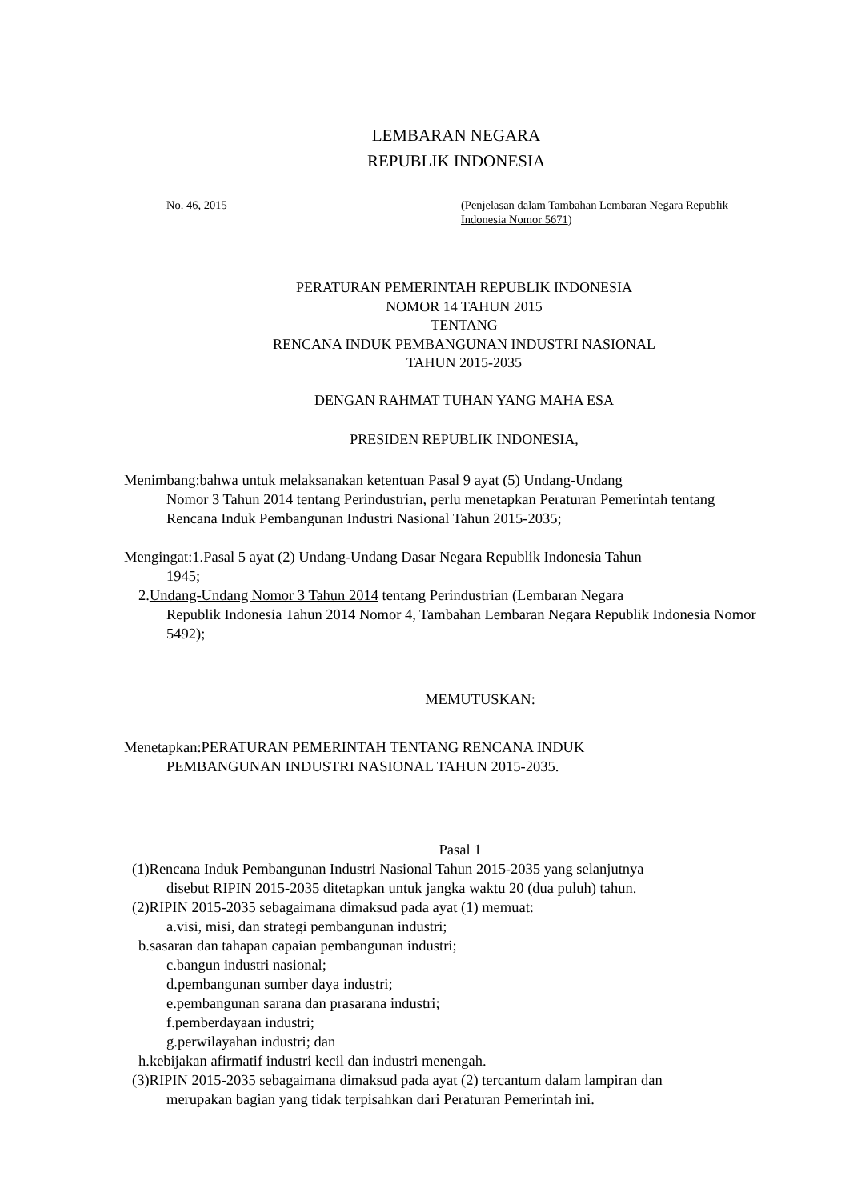LEMBARAN NEGARA
REPUBLIK INDONESIA
No. 46, 2015 (Penjelasan dalam Tambahan Lembaran Negara Republik Indonesia Nomor 5671)
PERATURAN PEMERINTAH REPUBLIK INDONESIA
NOMOR 14 TAHUN 2015
TENTANG
RENCANA INDUK PEMBANGUNAN INDUSTRI NASIONAL
TAHUN 2015-2035
DENGAN RAHMAT TUHAN YANG MAHA ESA
PRESIDEN REPUBLIK INDONESIA,
Menimbang:bahwa untuk melaksanakan ketentuan Pasal 9 ayat (5) Undang-Undang
Nomor 3 Tahun 2014 tentang Perindustrian, perlu menetapkan Peraturan Pemerintah tentang Rencana Induk Pembangunan Industri Nasional Tahun 2015-2035;
Mengingat:1.Pasal 5 ayat (2) Undang-Undang Dasar Negara Republik Indonesia Tahun
1945;
2.Undang-Undang Nomor 3 Tahun 2014 tentang Perindustrian (Lembaran Negara
Republik Indonesia Tahun 2014 Nomor 4, Tambahan Lembaran Negara Republik Indonesia Nomor 5492);
MEMUTUSKAN:
Menetapkan:PERATURAN PEMERINTAH TENTANG RENCANA INDUK
PEMBANGUNAN INDUSTRI NASIONAL TAHUN 2015-2035.
Pasal 1
(1)Rencana Induk Pembangunan Industri Nasional Tahun 2015-2035 yang selanjutnya
disebut RIPIN 2015-2035 ditetapkan untuk jangka waktu 20 (dua puluh) tahun.
(2)RIPIN 2015-2035 sebagaimana dimaksud pada ayat (1) memuat:
a.visi, misi, dan strategi pembangunan industri;
b.sasaran dan tahapan capaian pembangunan industri;
c.bangun industri nasional;
d.pembangunan sumber daya industri;
e.pembangunan sarana dan prasarana industri;
f.pemberdayaan industri;
g.perwilayahan industri; dan
h.kebijakan afirmatif industri kecil dan industri menengah.
(3)RIPIN 2015-2035 sebagaimana dimaksud pada ayat (2) tercantum dalam lampiran dan
merupakan bagian yang tidak terpisahkan dari Peraturan Pemerintah ini.